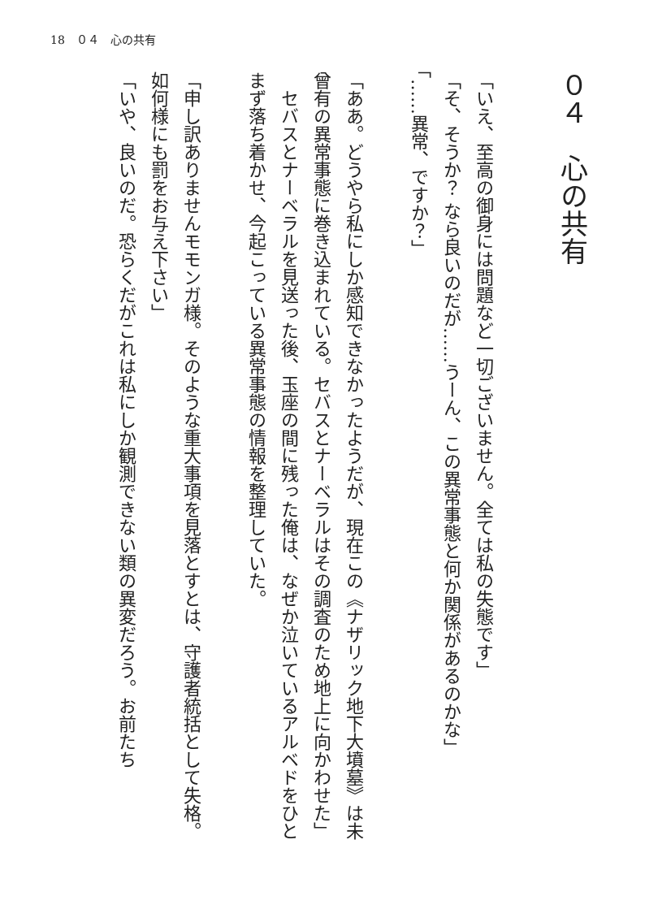18　０４　心の共有
０４　心の共有
「いえ、至高の御身には問題など一切ございません。全ては私の失態です」
「そ、そうか？ なら良いのだが……うーん、この異常事態と何か関係があるのかな」
「……異常、ですか？」
「ああ。どうやら私にしか感知できなかったようだが、現在この《ナザリック地下大墳墓》は未曾有の異常事態に巻き込まれている。セバスとナーベラルはその調査のため地上に向かわせた」
　セバスとナーベラルを見送った後、玉座の間に残った俺は、なぜか泣いているアルベドをひとまず落ち着かせ、今起こっている異常事態の情報を整理していた。
「申し訳ありませんモモンガ様。そのような重大事項を見落とすとは、守護者統括として失格。如何様にも罰をお与え下さい」
「いや、良いのだ。恐らくだがこれは私にしか観測できない類の異変だろう。お前たち